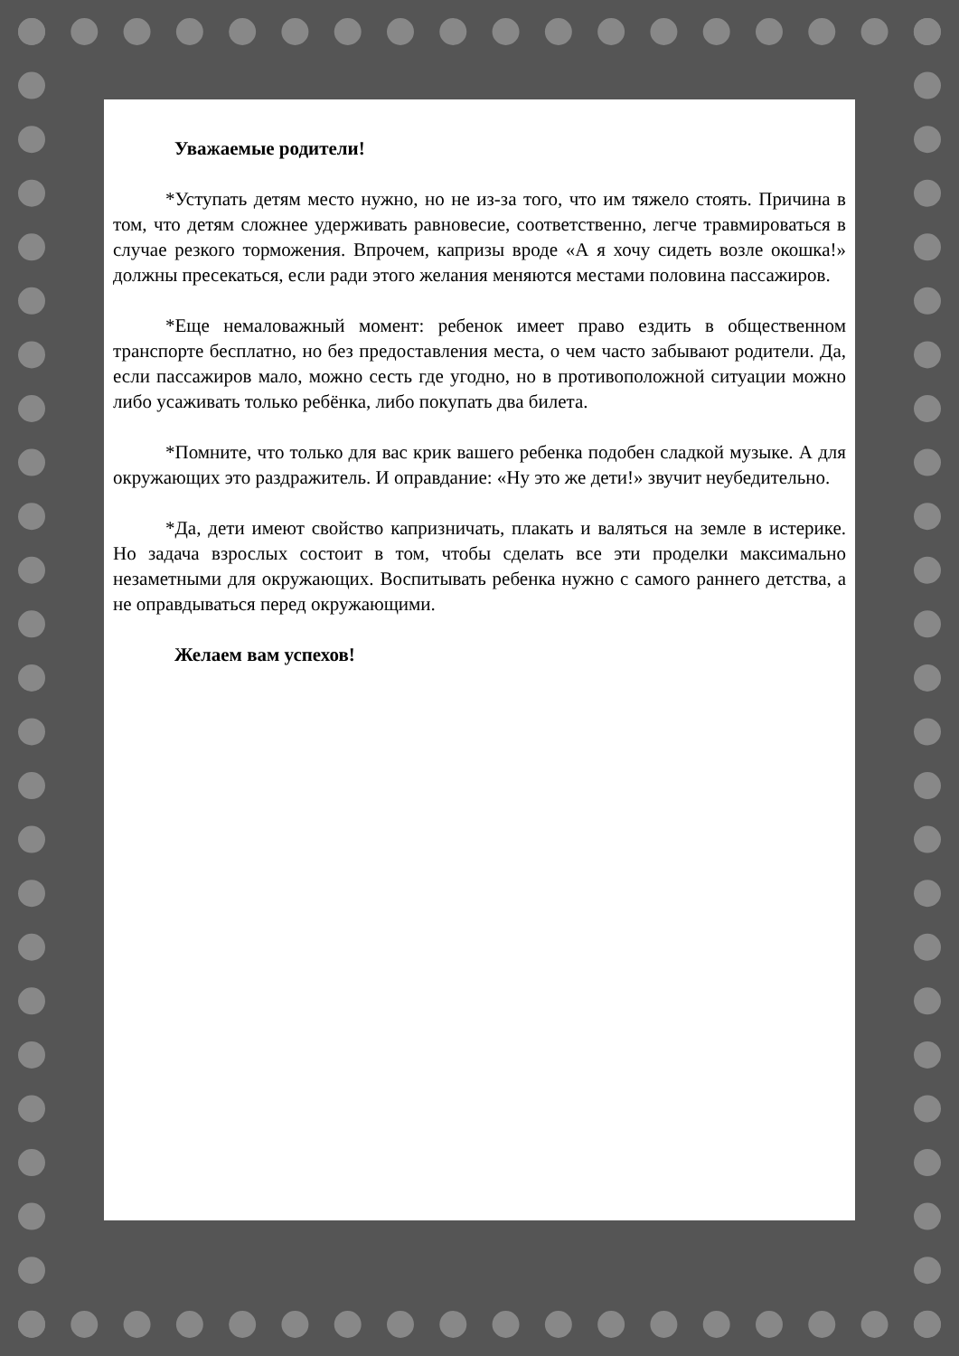Уважаемые родители!
*Уступать детям место нужно, но не из-за того, что им тяжело стоять. Причина в том, что детям сложнее удерживать равновесие, соответственно, легче травмироваться в случае резкого торможения. Впрочем, капризы вроде «А я хочу сидеть возле окошка!» должны пресекаться, если ради этого желания меняются местами половина пассажиров.
*Еще немаловажный момент: ребенок имеет право ездить в общественном транспорте бесплатно, но без предоставления места, о чем часто забывают родители. Да, если пассажиров мало, можно сесть где угодно, но в противоположной ситуации можно либо усаживать только ребёнка, либо покупать два билета.
*Помните, что только для вас крик вашего ребенка подобен сладкой музыке. А для окружающих это раздражитель. И оправдание: «Ну это же дети!» звучит неубедительно.
*Да, дети имеют свойство капризничать, плакать и валяться на земле в истерике. Но задача взрослых состоит в том, чтобы сделать все эти проделки максимально незаметными для окружающих. Воспитывать ребенка нужно с самого раннего детства, а не оправдываться перед окружающими.
Желаем вам успехов!